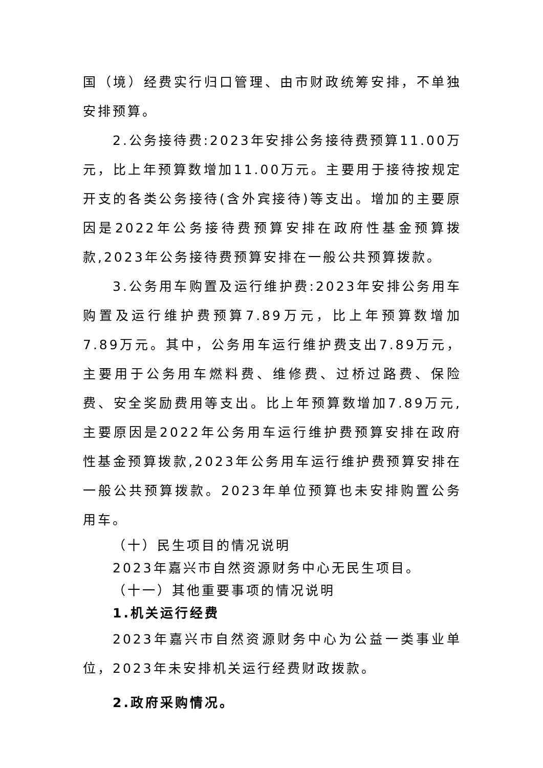国（境）经费实行归口管理、由市财政统筹安排，不单独安排预算。
2.公务接待费:2023年安排公务接待费预算11.00万元，比上年预算数增加11.00万元。主要用于接待按规定开支的各类公务接待(含外宾接待)等支出。增加的主要原因是2022年公务接待费预算安排在政府性基金预算拨款,2023年公务接待费预算安排在一般公共预算拨款。
3.公务用车购置及运行维护费:2023年安排公务用车购置及运行维护费预算7.89万元，比上年预算数增加7.89万元。其中，公务用车运行维护费支出7.89万元，主要用于公务用车燃料费、维修费、过桥过路费、保险费、安全奖励费用等支出。比上年预算数增加7.89万元,主要原因是2022年公务用车运行维护费预算安排在政府性基金预算拨款,2023年公务用车运行维护费预算安排在一般公共预算拨款。2023年单位预算也未安排购置公务用车。
（十）民生项目的情况说明
2023年嘉兴市自然资源财务中心无民生项目。
（十一）其他重要事项的情况说明
1.机关运行经费
2023年嘉兴市自然资源财务中心为公益一类事业单位，2023年未安排机关运行经费财政拨款。
2.政府采购情况。